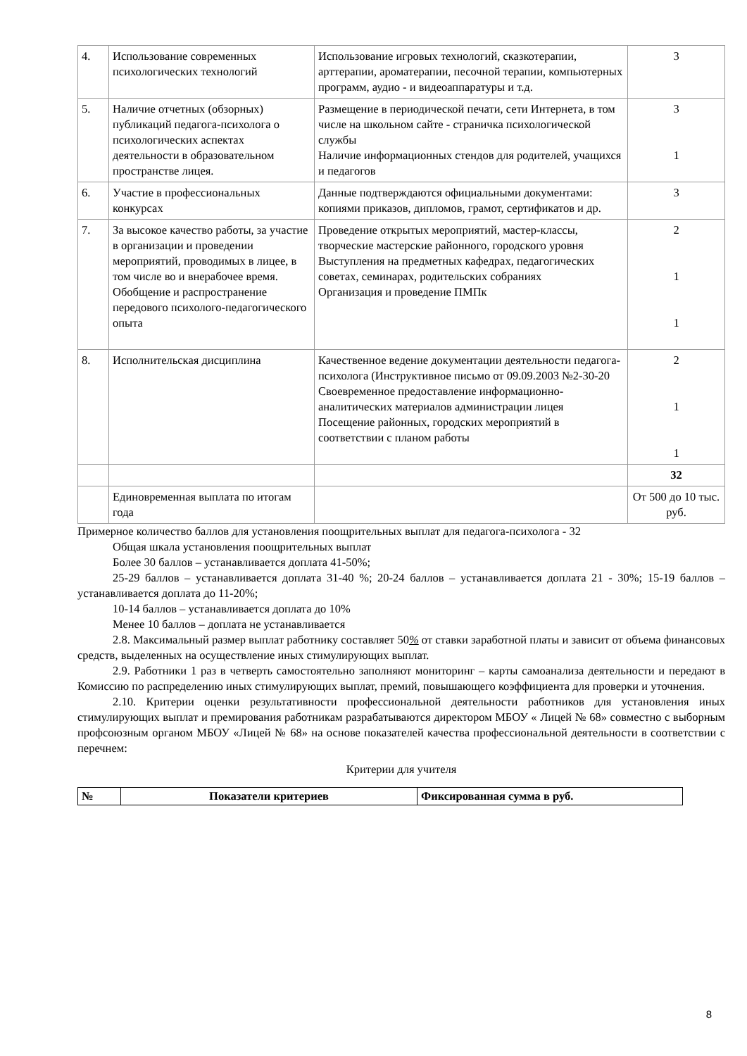| 4. | Использование современных психологических технологий | Использование игровых технологий, сказкотерапии, арттерапии, ароматерапии, песочной терапии, компьютерных программ, аудио - и видеоаппаратуры и т.д. | 3 |
| 5. | Наличие отчетных (обзорных) публикаций педагога-психолога о психологических аспектах деятельности в образовательном пространстве лицея. | Размещение в периодической печати, сети Интернета, в том числе на школьном сайте - страничка психологической службы Наличие информационных стендов для родителей, учащихся и педагогов | 3 1 |
| 6. | Участие в профессиональных конкурсах | Данные подтверждаются официальными документами: копиями приказов, дипломов, грамот, сертификатов и др. | 3 |
| 7. | За высокое качество работы, за участие в организации и проведении мероприятий, проводимых в лицее, в том числе во и внерабочее время. Обобщение и распространение передового психолого-педагогического опыта | Проведение открытых мероприятий, мастер-классы, творческие мастерские районного, городского уровня Выступления на предметных кафедрах, педагогических советах, семинарах, родительских собраниях Организация и проведение ПМПк | 2 1 1 |
| 8. | Исполнительская дисциплина | Качественное ведение документации деятельности педагога-психолога (Инструктивное письмо от 09.09.2003 №2-30-20 Своевременное предоставление информационно-аналитических материалов администрации лицея Посещение районных, городских мероприятий в соответствии с планом работы | 2 1 1 |
| | | | 32 |
| | Единовременная выплата по итогам года | | От 500 до 10 тыс. руб. |
Примерное количество баллов для установления поощрительных выплат для педагога-психолога - 32
Общая шкала установления поощрительных выплат
Более 30 баллов – устанавливается доплата 41-50%;
25-29 баллов – устанавливается доплата 31-40 %; 20-24 баллов – устанавливается доплата 21 - 30%; 15-19 баллов – устанавливается доплата до 11-20%;
10-14 баллов – устанавливается доплата до 10%
Менее 10 баллов – доплата не устанавливается
2.8. Максимальный размер выплат работнику составляет 50% от ставки заработной платы и зависит от объема финансовых средств, выделенных на осуществление иных стимулирующих выплат.
2.9. Работники 1 раз в четверть самостоятельно заполняют мониторинг – карты самоанализа деятельности и передают в Комиссию по распределению иных стимулирующих выплат, премий, повышающего коэффициента для проверки и уточнения.
2.10. Критерии оценки результативности профессиональной деятельности работников для установления иных стимулирующих выплат и премирования работникам разрабатываются директором МБОУ « Лицей № 68» совместно с выборным профсоюзным органом МБОУ «Лицей № 68» на основе показателей качества профессиональной деятельности в соответствии с перечнем:
Критерии для учителя
| № | Показатели критериев | Фиксированная сумма в руб. |
| --- | --- | --- |
8